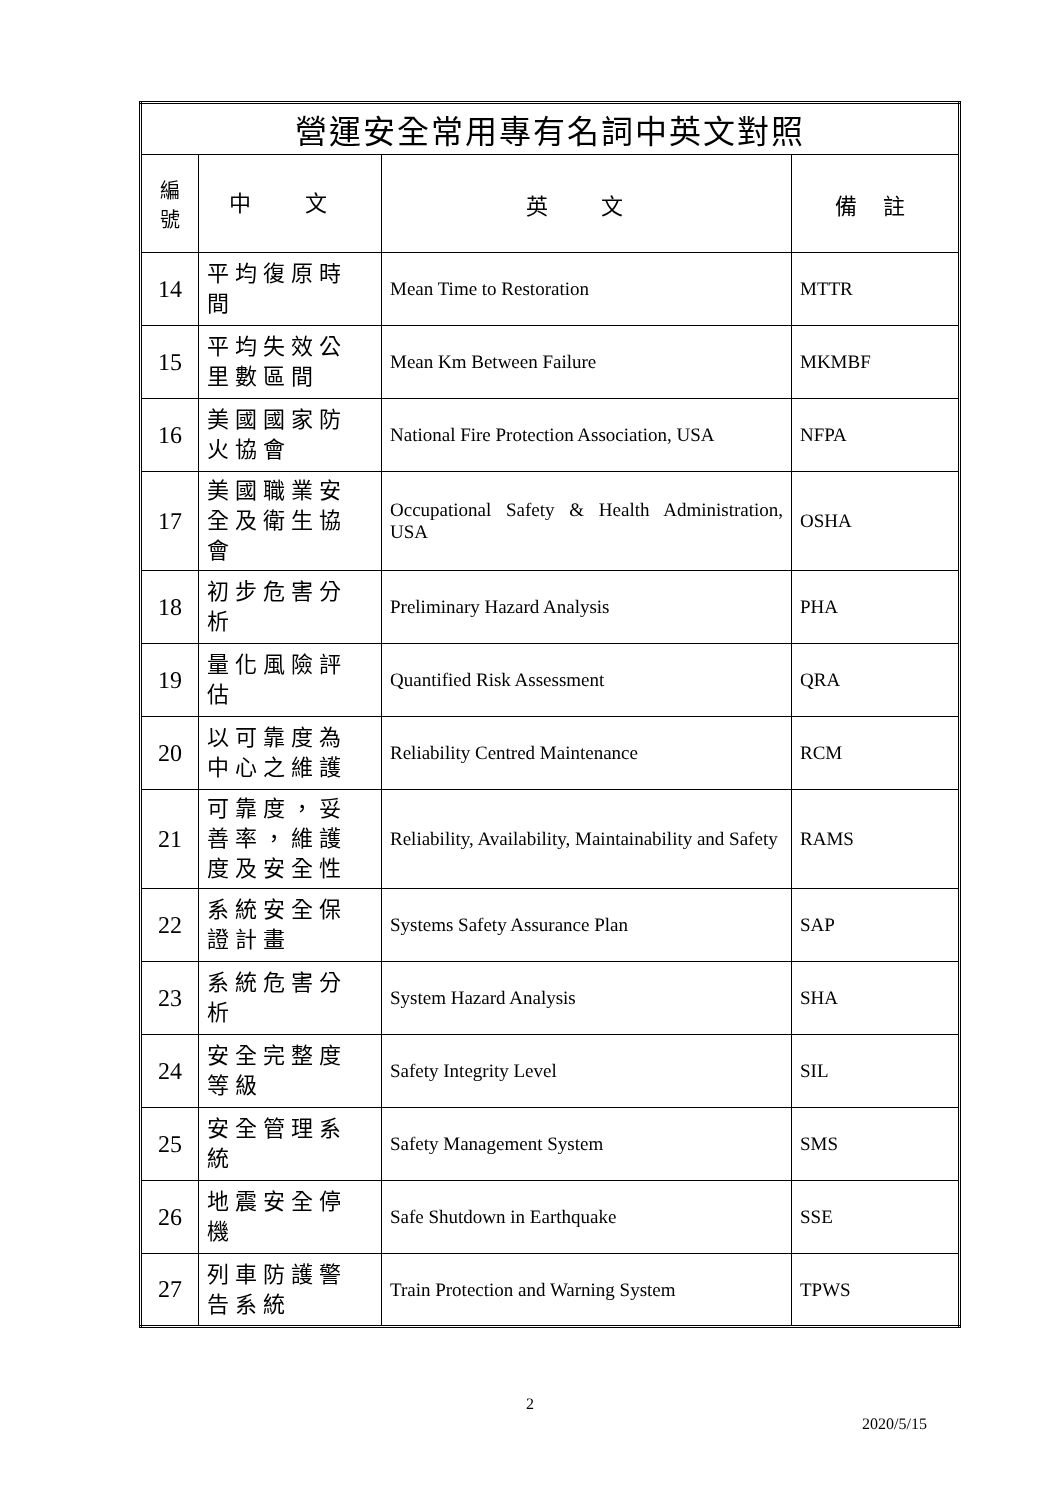| 營運安全常用專有名詞中英文對照 | | | |
| --- | --- | --- | --- |
| 編 號 | 中 文 | 英 文 | 備 註 |
| 14 | 平均復原時間 | Mean Time to Restoration | MTTR |
| 15 | 平均失效公里數區間 | Mean Km Between Failure | MKMBF |
| 16 | 美國國家防火協會 | National Fire Protection Association, USA | NFPA |
| 17 | 美國職業安全及衛生協會 | Occupational Safety & Health Administration, USA | OSHA |
| 18 | 初步危害分析 | Preliminary Hazard Analysis | PHA |
| 19 | 量化風險評估 | Quantified Risk Assessment | QRA |
| 20 | 以可靠度為中心之維護 | Reliability Centred Maintenance | RCM |
| 21 | 可靠度，妥善率，維護度及安全性 | Reliability, Availability, Maintainability and Safety | RAMS |
| 22 | 系統安全保證計畫 | Systems Safety Assurance Plan | SAP |
| 23 | 系統危害分析 | System Hazard Analysis | SHA |
| 24 | 安全完整度等級 | Safety Integrity Level | SIL |
| 25 | 安全管理系統 | Safety Management System | SMS |
| 26 | 地震安全停機 | Safe Shutdown in Earthquake | SSE |
| 27 | 列車防護警告系統 | Train Protection and Warning System | TPWS |
2
2020/5/15